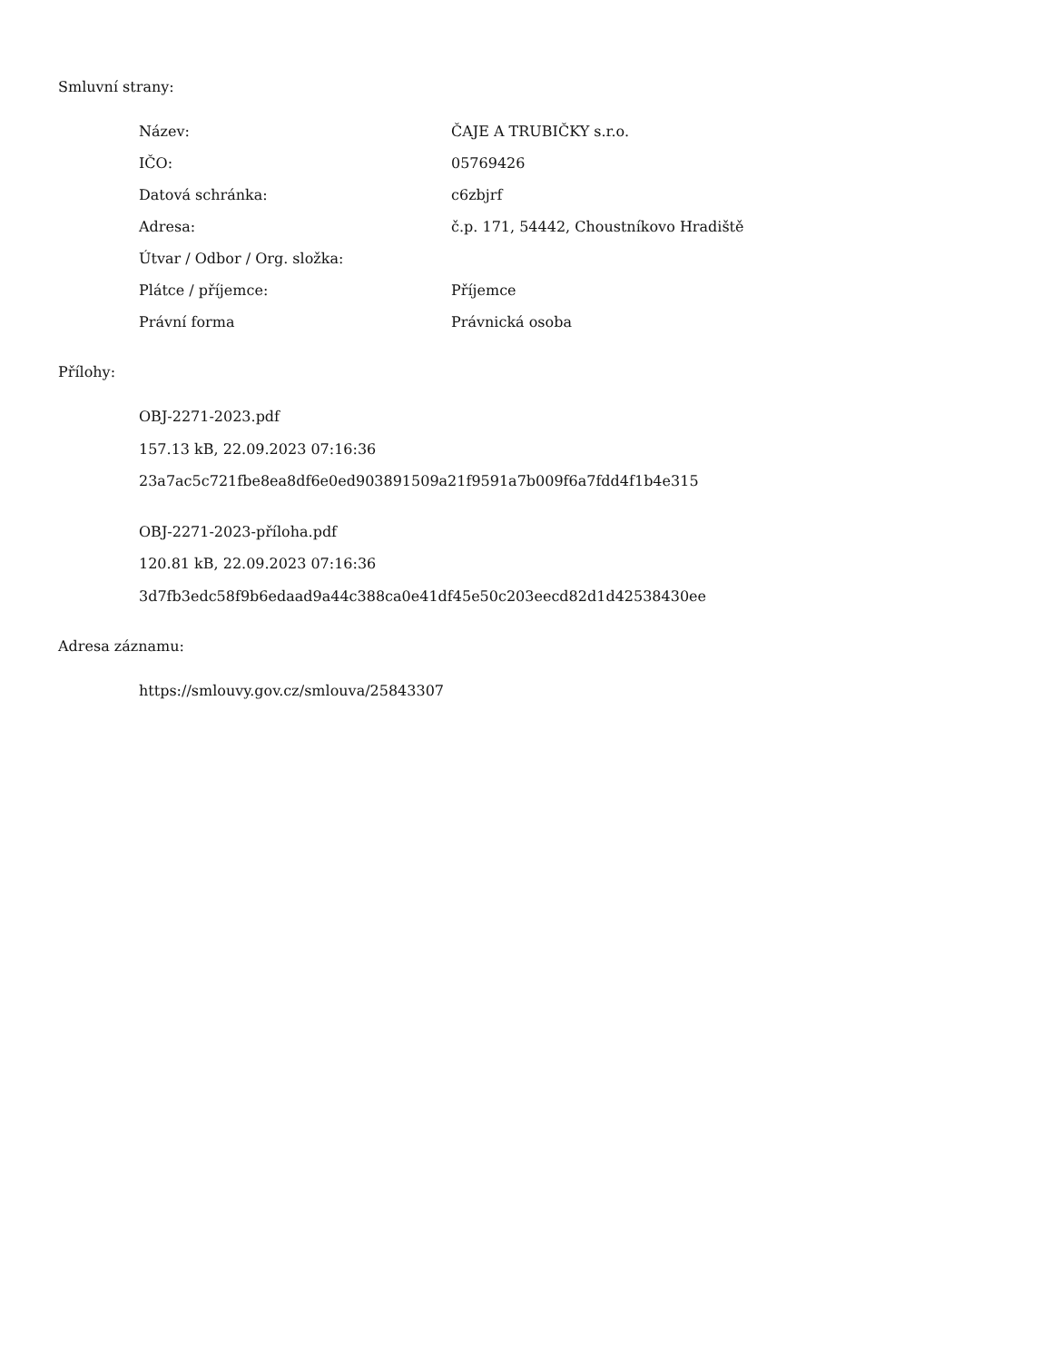Smluvní strany:
| Název: | ČAJE A TRUBIČKY s.r.o. |
| IČO: | 05769426 |
| Datová schránka: | c6zbjrf |
| Adresa: | č.p. 171, 54442, Choustníkovo Hradiště |
| Útvar / Odbor / Org. složka: | |
| Plátce / příjemce: | Příjemce |
| Právní forma | Právnická osoba |
Přílohy:
OBJ-2271-2023.pdf
157.13 kB, 22.09.2023 07:16:36
23a7ac5c721fbe8ea8df6e0ed903891509a21f9591a7b009f6a7fdd4f1b4e315
OBJ-2271-2023-příloha.pdf
120.81 kB, 22.09.2023 07:16:36
3d7fb3edc58f9b6edaad9a44c388ca0e41df45e50c203eecd82d1d42538430ee
Adresa záznamu:
https://smlouvy.gov.cz/smlouva/25843307